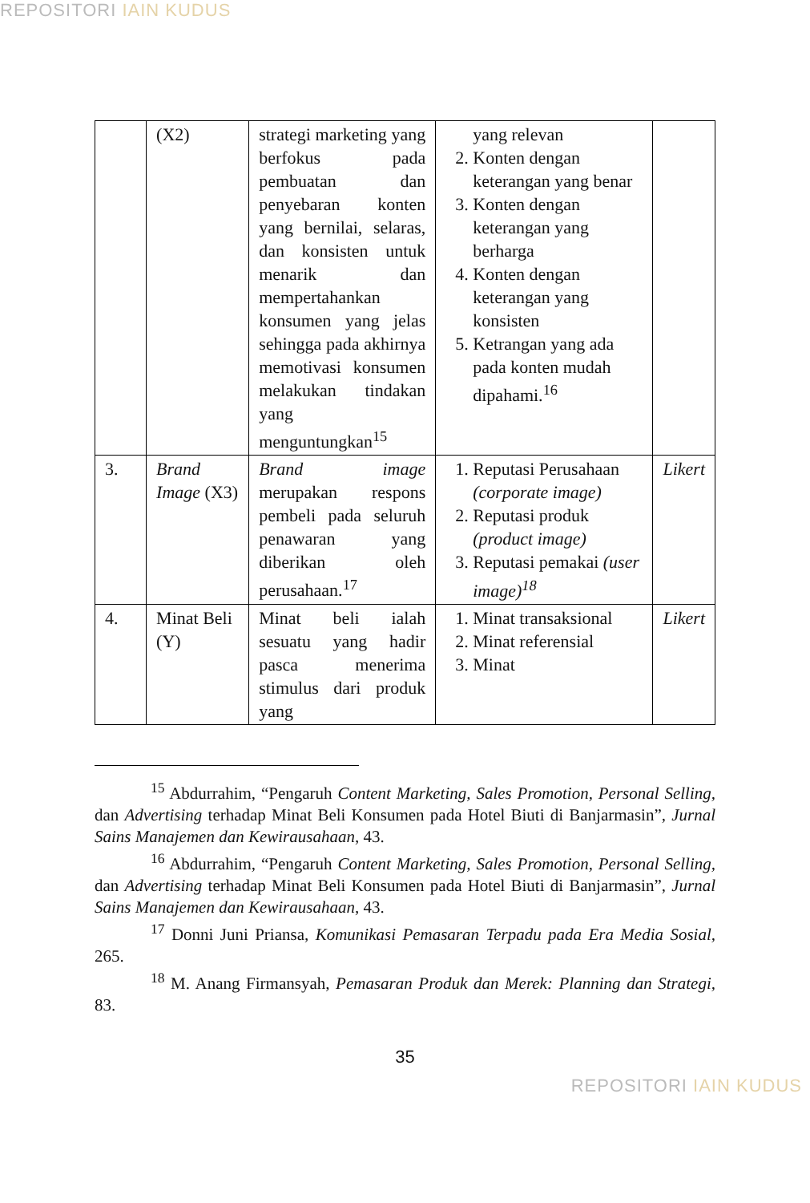REPOSITORI IAIN KUDUS
| | (X2) | strategi marketing yang berfokus pada pembuatan dan penyebaran konten yang bernilai, selaras, dan konsisten untuk menarik dan mempertahankan konsumen yang jelas sehingga pada akhirnya memotivasi konsumen melakukan tindakan yang menguntungkan<sup>15</sup> | yang relevan 2. Konten dengan keterangan yang benar 3. Konten dengan keterangan yang berharga 4. Konten dengan keterangan yang konsisten 5. Ketrangan yang ada pada konten mudah dipahami.<sup>16</sup> | |
| 3. | Brand Image (X3) | Brand image merupakan respons pembeli pada seluruh penawaran yang diberikan oleh perusahaan.<sup>17</sup> | 1. Reputasi Perusahaan (corporate image) 2. Reputasi produk (product image) 3. Reputasi pemakai (user image)<sup>18</sup> | Likert |
| 4. | Minat Beli (Y) | Minat beli ialah sesuatu yang hadir pasca menerima stimulus dari produk yang | 1. Minat transaksional 2. Minat referensial 3. Minat | Likert |
<sup>15</sup> Abdurrahim, “Pengaruh Content Marketing, Sales Promotion, Personal Selling, dan Advertising terhadap Minat Beli Konsumen pada Hotel Biuti di Banjarmasin”, Jurnal Sains Manajemen dan Kewirausahaan, 43.
<sup>16</sup> Abdurrahim, “Pengaruh Content Marketing, Sales Promotion, Personal Selling, dan Advertising terhadap Minat Beli Konsumen pada Hotel Biuti di Banjarmasin”, Jurnal Sains Manajemen dan Kewirausahaan, 43.
<sup>17</sup> Donni Juni Priansa, Komunikasi Pemasaran Terpadu pada Era Media Sosial, 265.
<sup>18</sup> M. Anang Firmansyah, Pemasaran Produk dan Merek: Planning dan Strategi, 83.
35
REPOSITORI IAIN KUDUS